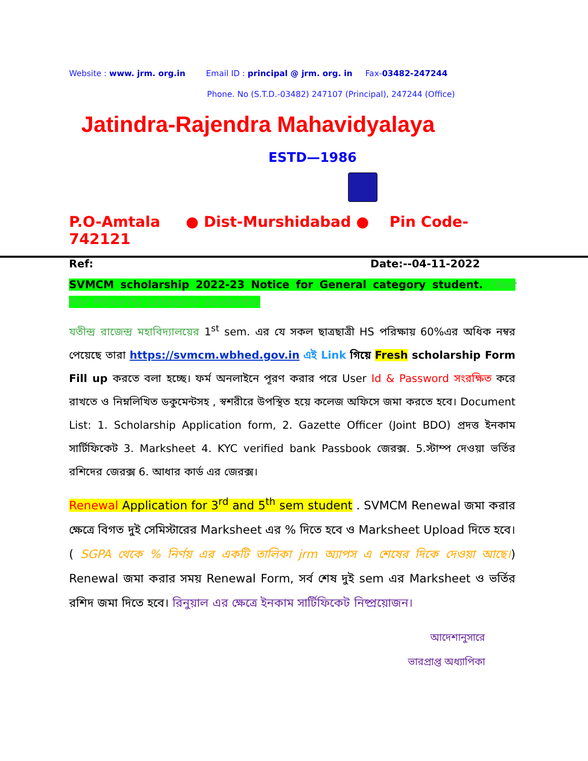Website : www. jrm. org.in Email ID : principal @ jrm. org. in Fax-03482-247244
Phone. No (S.T.D.-03482) 247107 (Principal), 247244 (Office)
Jatindra-Rajendra Mahavidyalaya
ESTD—1986
P.O-Amtala ● Dist-Murshidabad ● Pin Code-742121
Ref: Date:--04-11-2022
SVMCM scholarship 2022-23 Notice for General category student. (Not For Minority category students)
যতীন্দ্র রাজেন্দ্র মহাবিদ্যালয়ের 1<sup>st</sup> sem. এর যে সকল ছাত্রছাত্রী HS পরিক্ষায় 60%এর অধিক নম্বর পেয়েছে তারা https://svmcm.wbhed.gov.in এই Link গিয়ে Fresh scholarship Form Fill up করতে বলা হচ্ছে। ফর্ম অনলাইনে পূরণ করার পরে User Id & Password সংরক্ষিত করে রাখতে ও নিম্নলিখিত ডকুমেন্টসহ , স্বশরীরে উপস্থিত হয়ে কলেজ অফিসে জমা করতে হবে। Document List: 1. Scholarship Application form, 2. Gazette Officer (Joint BDO) প্রদত্ত ইনকাম সার্টিফিকেট 3. Marksheet 4. KYC verified bank Passbook জেরক্স. 5.স্টাম্প দেওয়া ভর্তির রশিদের জেরক্স 6. আধার কার্ড এর জেরক্স।
Renewal Application for 3<sup>rd</sup> and 5<sup>th</sup> sem student . SVMCM Renewal জমা করার ক্ষেত্রে বিগত দুই সেমিস্টারের Marksheet এর % দিতে হবে ও Marksheet Upload দিতে হবে। ( SGPA থেকে % নির্ণয় এর একটি তালিকা jrm অ্যাপস এ শেষের দিকে দেওয়া আছে।) Renewal জমা করার সময় Renewal Form, সর্ব শেষ দুই sem এর Marksheet ও ভর্তির রশিদ জমা দিতে হবে। রিনুয়াল এর ক্ষেত্রে ইনকাম সার্টিফিকেট নিষ্প্রয়োজন।
আদেশানুসারে
ভারপ্রাপ্ত অধ্যাপিকা